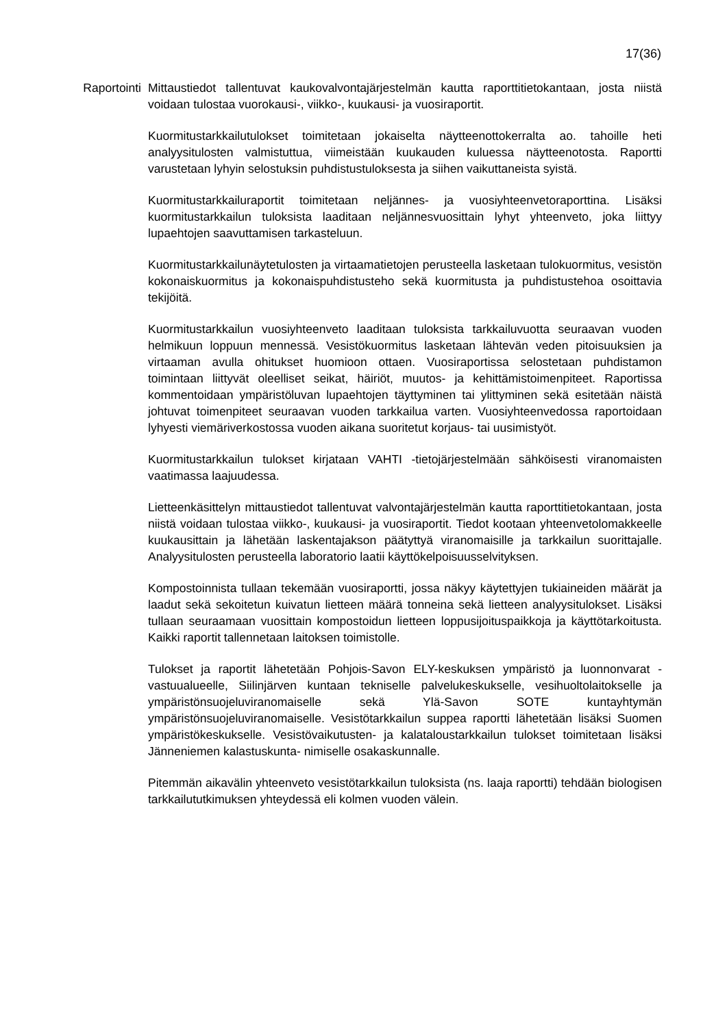17(36)
Raportointi Mittaustiedot tallentuvat kaukovalvontajärjestelmän kautta raporttitietokantaan, josta niistä voidaan tulostaa vuorokausi-, viikko-, kuukausi- ja vuosiraportit.
Kuormitustarkkailutulokset toimitetaan jokaiselta näytteenottokerralta ao. tahoille heti analyysitulosten valmistuttua, viimeistään kuukauden kuluessa näytteenotosta. Raportti varustetaan lyhyin selostuksin puhdistustuloksesta ja siihen vaikuttaneista syistä.
Kuormitustarkkailuraportit toimitetaan neljännes- ja vuosiyhteenvetoraporttina. Lisäksi kuormitustarkkailun tuloksista laaditaan neljännesvuosittain lyhyt yhteenveto, joka liittyy lupaehtojen saavuttamisen tarkasteluun.
Kuormitustarkkailunäytetulosten ja virtaamatietojen perusteella lasketaan tulokuormitus, vesistön kokonaiskuormitus ja kokonaispuhdistusteho sekä kuormitusta ja puhdistustehoa osoittavia tekijöitä.
Kuormitustarkkailun vuosiyhteenveto laaditaan tuloksista tarkkailuvuotta seuraavan vuoden helmikuun loppuun mennessä. Vesistökuormitus lasketaan lähtevän veden pitoisuuksien ja virtaaman avulla ohitukset huomioon ottaen. Vuosiraportissa selostetaan puhdistamon toimintaan liittyvät oleelliset seikat, häiriöt, muutos- ja kehittämistoimenpiteet. Raportissa kommentoidaan ympäristöluvan lupaehtojen täyttyminen tai ylittyminen sekä esitetään näistä johtuvat toimenpiteet seuraavan vuoden tarkkailua varten. Vuosiyhteenvedossa raportoidaan lyhyesti viemäriverkostossa vuoden aikana suoritetut korjaus- tai uusimistyöt.
Kuormitustarkkailun tulokset kirjataan VAHTI -tietojärjestelmään sähköisesti viranomaisten vaatimassa laajuudessa.
Lietteenkäsittelyn mittaustiedot tallentuvat valvontajärjestelmän kautta raporttitietokantaan, josta niistä voidaan tulostaa viikko-, kuukausi- ja vuosiraportit. Tiedot kootaan yhteenvetolomakkeelle kuukausittain ja lähetään laskentajakson päätyttyä viranomaisille ja tarkkailun suorittajalle. Analyysitulosten perusteella laboratorio laatii käyttökelpoisuusselvityksen.
Kompostoinnista tullaan tekemään vuosiraportti, jossa näkyy käytettyjen tukiaineiden määrät ja laadut sekä sekoitetun kuivatun lietteen määrä tonneina sekä lietteen analyysitulokset. Lisäksi tullaan seuraamaan vuosittain kompostoidun lietteen loppusijoituspaikkoja ja käyttötarkoitusta. Kaikki raportit tallennetaan laitoksen toimistolle.
Tulokset ja raportit lähetetään Pohjois-Savon ELY-keskuksen ympäristö ja luonnonvarat -vastuualueelle, Siilinjärven kuntaan tekniselle palvelukeskukselle, vesihuoltolaitokselle ja ympäristönsuojeluviranomaiselle sekä Ylä-Savon SOTE kuntayhtymän ympäristönsuojeluviranomaiselle. Vesistötarkkailun suppea raportti lähetetään lisäksi Suomen ympäristökeskukselle. Vesistövaikutusten- ja kalataloustarkkailun tulokset toimitetaan lisäksi Jänneniemen kalastuskunta- nimiselle osakaskunnalle.
Pitemmän aikavälin yhteenveto vesistötarkkailun tuloksista (ns. laaja raportti) tehdään biologisen tarkkailututkimuksen yhteydessä eli kolmen vuoden välein.